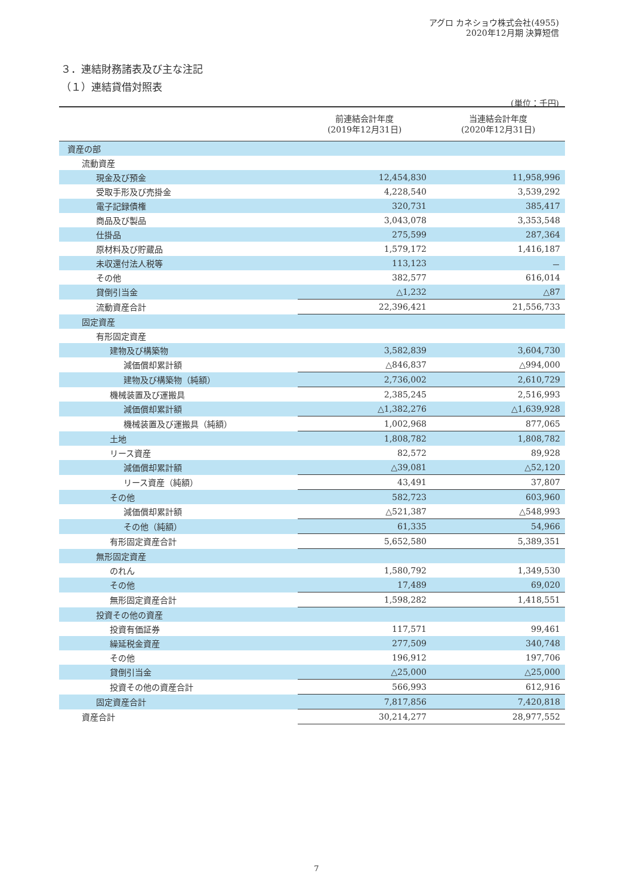アグロ カネショウ株式会社(4955)
2020年12月期 決算短信
３．連結財務諸表及び主な注記
（１）連結貸借対照表
(単位：千円)
| | 前連結会計年度 (2019年12月31日) | 当連結会計年度 (2020年12月31日) |
| --- | --- | --- |
| 資産の部 | | |
| 流動資産 | | |
| 現金及び預金 | 12,454,830 | 11,958,996 |
| 受取手形及び売掛金 | 4,228,540 | 3,539,292 |
| 電子記録債権 | 320,731 | 385,417 |
| 商品及び製品 | 3,043,078 | 3,353,548 |
| 仕掛品 | 275,599 | 287,364 |
| 原材料及び貯蔵品 | 1,579,172 | 1,416,187 |
| 未収還付法人税等 | 113,123 | － |
| その他 | 382,577 | 616,014 |
| 貸倒引当金 | △1,232 | △87 |
| 流動資産合計 | 22,396,421 | 21,556,733 |
| 固定資産 | | |
| 有形固定資産 | | |
| 建物及び構築物 | 3,582,839 | 3,604,730 |
| 減価償却累計額 | △846,837 | △994,000 |
| 建物及び構築物（純額） | 2,736,002 | 2,610,729 |
| 機械装置及び運搬具 | 2,385,245 | 2,516,993 |
| 減価償却累計額 | △1,382,276 | △1,639,928 |
| 機械装置及び運搬具（純額） | 1,002,968 | 877,065 |
| 土地 | 1,808,782 | 1,808,782 |
| リース資産 | 82,572 | 89,928 |
| 減価償却累計額 | △39,081 | △52,120 |
| リース資産（純額） | 43,491 | 37,807 |
| その他 | 582,723 | 603,960 |
| 減価償却累計額 | △521,387 | △548,993 |
| その他（純額） | 61,335 | 54,966 |
| 有形固定資産合計 | 5,652,580 | 5,389,351 |
| 無形固定資産 | | |
| のれん | 1,580,792 | 1,349,530 |
| その他 | 17,489 | 69,020 |
| 無形固定資産合計 | 1,598,282 | 1,418,551 |
| 投資その他の資産 | | |
| 投資有価証券 | 117,571 | 99,461 |
| 繰延税金資産 | 277,509 | 340,748 |
| その他 | 196,912 | 197,706 |
| 貸倒引当金 | △25,000 | △25,000 |
| 投資その他の資産合計 | 566,993 | 612,916 |
| 固定資産合計 | 7,817,856 | 7,420,818 |
| 資産合計 | 30,214,277 | 28,977,552 |
7